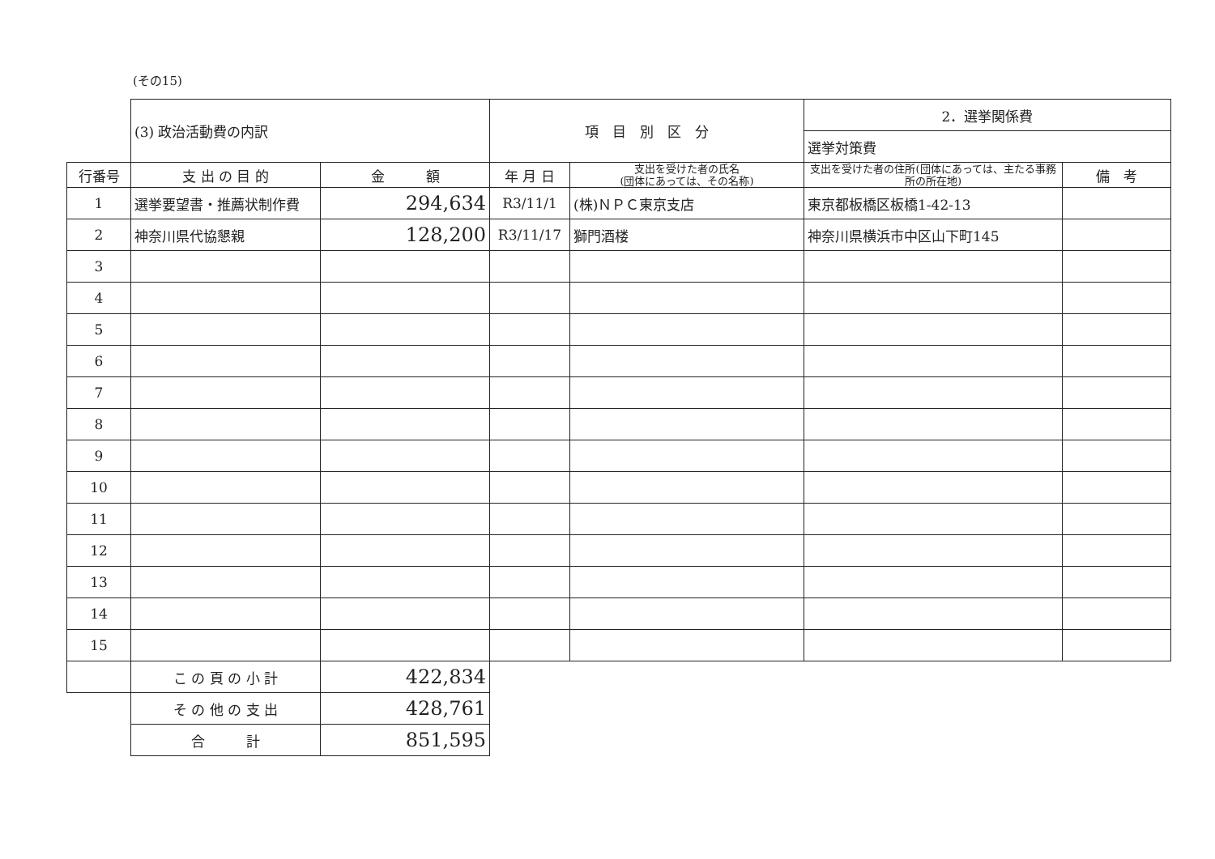(その15)
| | (3) 政治活動費の内訳 | | 項 目 別 区 分 | | 2．選挙関係費 | |
| | | | | | 選挙対策費 | |
| 行番号 | 支 出 の 目 的 | 金 額 | 年 月 日 | 支出を受けた者の氏名 (団体にあっては、その名称) | 支出を受けた者の住所(団体にあっては、主たる事務所の所在地) | 備 考 |
| 1 | 選挙要望書・推薦状制作費 | 294,634 | R3/11/1 | (株)ＮＰＣ東京支店 | 東京都板橋区板橋1-42-13 | |
| 2 | 神奈川県代協懇親 | 128,200 | R3/11/17 | 獅門酒楼 | 神奈川県横浜市中区山下町145 | |
| 3 | | | | | | |
| 4 | | | | | | |
| 5 | | | | | | |
| 6 | | | | | | |
| 7 | | | | | | |
| 8 | | | | | | |
| 9 | | | | | | |
| 10 | | | | | | |
| 11 | | | | | | |
| 12 | | | | | | |
| 13 | | | | | | |
| 14 | | | | | | |
| 15 | | | | | | |
| | こ の 頁 の 小 計 | 422,834 | | | | |
| | そ の 他 の 支 出 | 428,761 | | | | |
| | 合 計 | 851,595 | | | | |